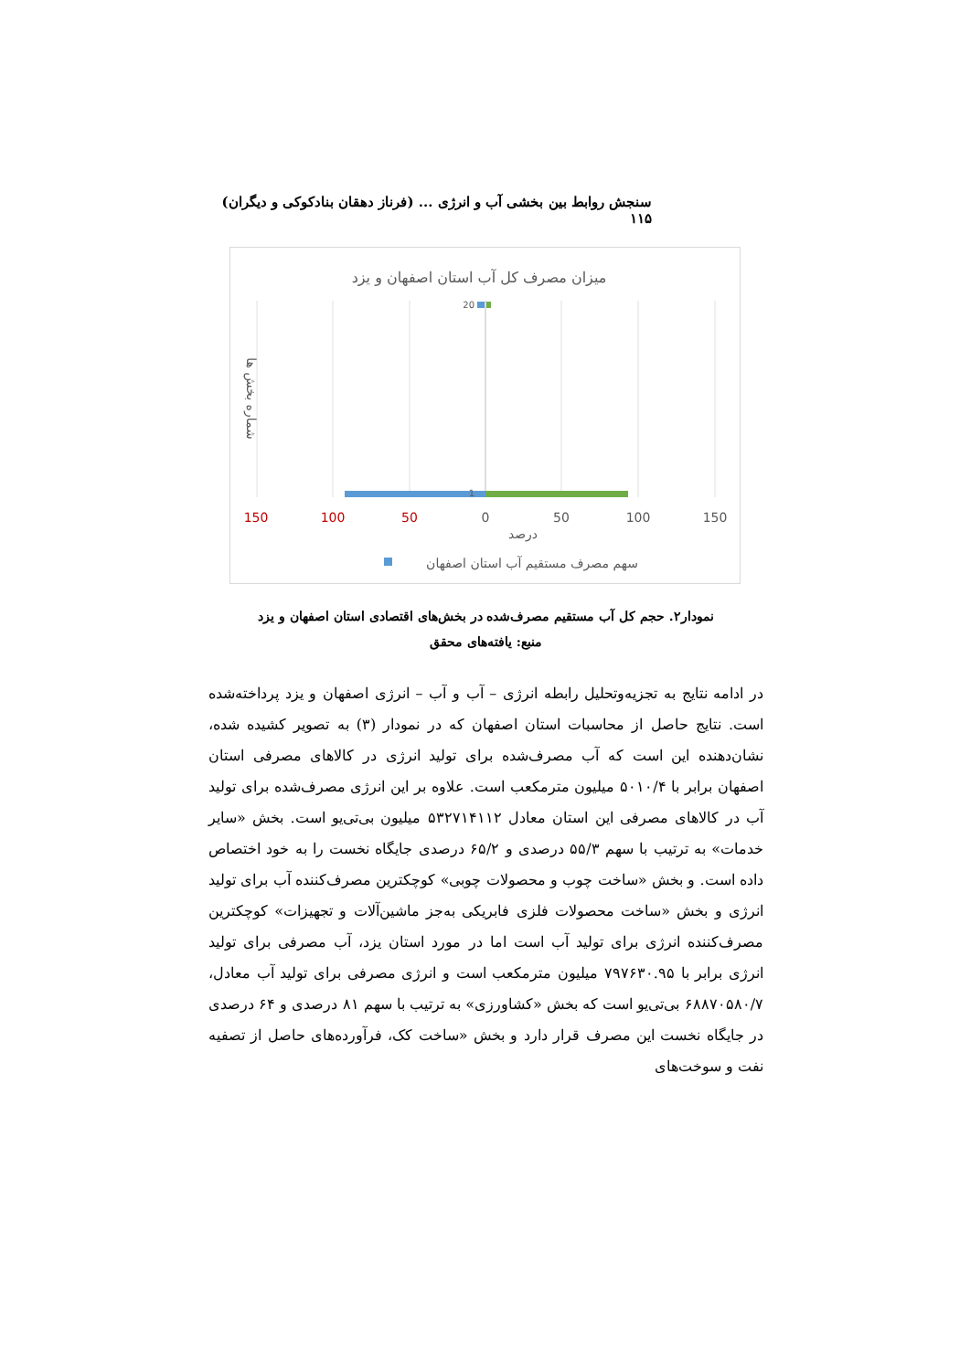سنجش روابط بین بخشی آب و انرژی ... (فرناز دهقان بنادکوکی و دیگران) ۱۱۵
میزان مصرف کل آب استان اصفهان و یزد
20
1
150
100
50
0
50
100
150
درصد
شماره بخش ها
سهم مصرف مستقیم آب استان اصفهان
نمودار۲. حجم کل آب مستقیم مصرف‌شده در بخش‌های اقتصادی استان اصفهان و یزد
منبع: یافته‌های محقق
در ادامه نتایج به تجزیه‌وتحلیل رابطه انرژی – آب و آب – انرژی اصفهان و یزد پرداخته‌شده است. نتایج حاصل از محاسبات استان اصفهان که در نمودار (۳) به تصویر کشیده شده، نشان‌دهنده این است که آب مصرف‌شده برای تولید انرژی در کالاهای مصرفی استان اصفهان برابر با ۵۰۱۰/۴ میلیون مترمکعب است. علاوه بر این انرژی مصرف‌شده برای تولید آب در کالاهای مصرفی این استان معادل ۵۳۲۷۱۴۱۱۲ میلیون بی‌تی‌یو است. بخش «سایر خدمات» به ترتیب با سهم ۵۵/۳ درصدی و ۶۵/۲ درصدی جایگاه نخست را به خود اختصاص داده است. و بخش «ساخت چوب و محصولات چوبی» کوچکترین مصرف‌کننده آب برای تولید انرژی و بخش «ساخت محصولات فلزی فابریکی به‌جز ماشین‌آلات و تجهیزات» کوچکترین مصرف‌کننده انرژی برای تولید آب است اما در مورد استان یزد، آب مصرفی برای تولید انرژی برابر با ۷۹۷۶۳۰.۹۵ میلیون مترمکعب است و انرژی مصرفی برای تولید آب معادل، ۶۸۸۷۰۵۸۰/۷ بی‌تی‌یو است که بخش «کشاورزی» به ترتیب با سهم ۸۱ درصدی و ۶۴ درصدی در جایگاه نخست این مصرف قرار دارد و بخش «ساخت کک، فرآورده‌های حاصل از تصفیه نفت و سوخت‌های